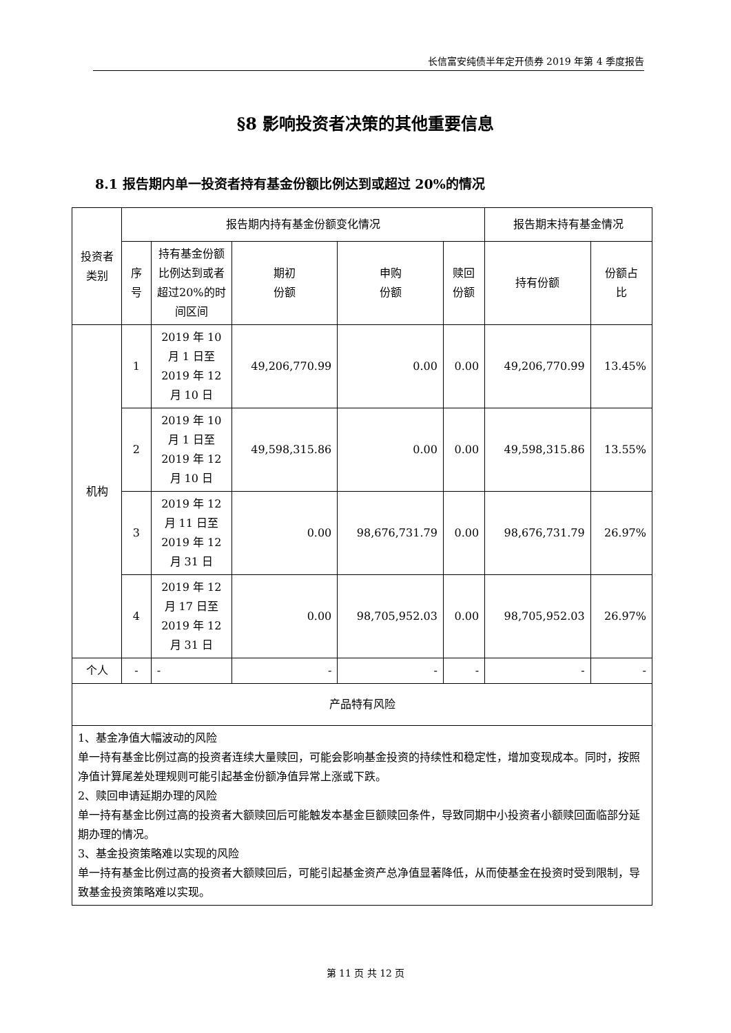长信富安纯债半年定开债券 2019 年第 4 季度报告
§8 影响投资者决策的其他重要信息
8.1 报告期内单一投资者持有基金份额比例达到或超过 20%的情况
| 投资者类别 | 报告期内持有基金份额变化情况 | | | | | 报告期末持有基金情况 | |
| --- | --- | --- | --- | --- | --- | --- | --- |
| | 序号 | 持有基金份额比例达到或者超过20%的时间区间 | 期初 份额 | 申购 份额 | 赎回 份额 | 持有份额 | 份额占 比 |
| 机构 | 1 | 2019 年 10 月 1 日至 2019 年 12 月 10 日 | 49,206,770.99 | 0.00 | 0.00 | 49,206,770.99 | 13.45% |
| | 2 | 2019 年 10 月 1 日至 2019 年 12 月 10 日 | 49,598,315.86 | 0.00 | 0.00 | 49,598,315.86 | 13.55% |
| | 3 | 2019 年 12 月 11 日至 2019 年 12 月 31 日 | 0.00 | 98,676,731.79 | 0.00 | 98,676,731.79 | 26.97% |
| | 4 | 2019 年 12 月 17 日至 2019 年 12 月 31 日 | 0.00 | 98,705,952.03 | 0.00 | 98,705,952.03 | 26.97% |
| 个人 | - | - | - | - | - | - | - |
| 产品特有风险 | | | | | | | |
| 1、基金净值大幅波动的风险 单一持有基金比例过高的投资者连续大量赎回，可能会影响基金投资的持续性和稳定性，增加变现成本。同时，按照净值计算尾差处理规则可能引起基金份额净值异常上涨或下跌。 2、赎回申请延期办理的风险 单一持有基金比例过高的投资者大额赎回后可能触发本基金巨额赎回条件，导致同期中小投资者小额赎回面临部分延期办理的情况。 3、基金投资策略难以实现的风险 单一持有基金比例过高的投资者大额赎回后，可能引起基金资产总净值显著降低，从而使基金在投资时受到限制，导致基金投资策略难以实现。 | | | | | | | |
第 11 页 共 12 页